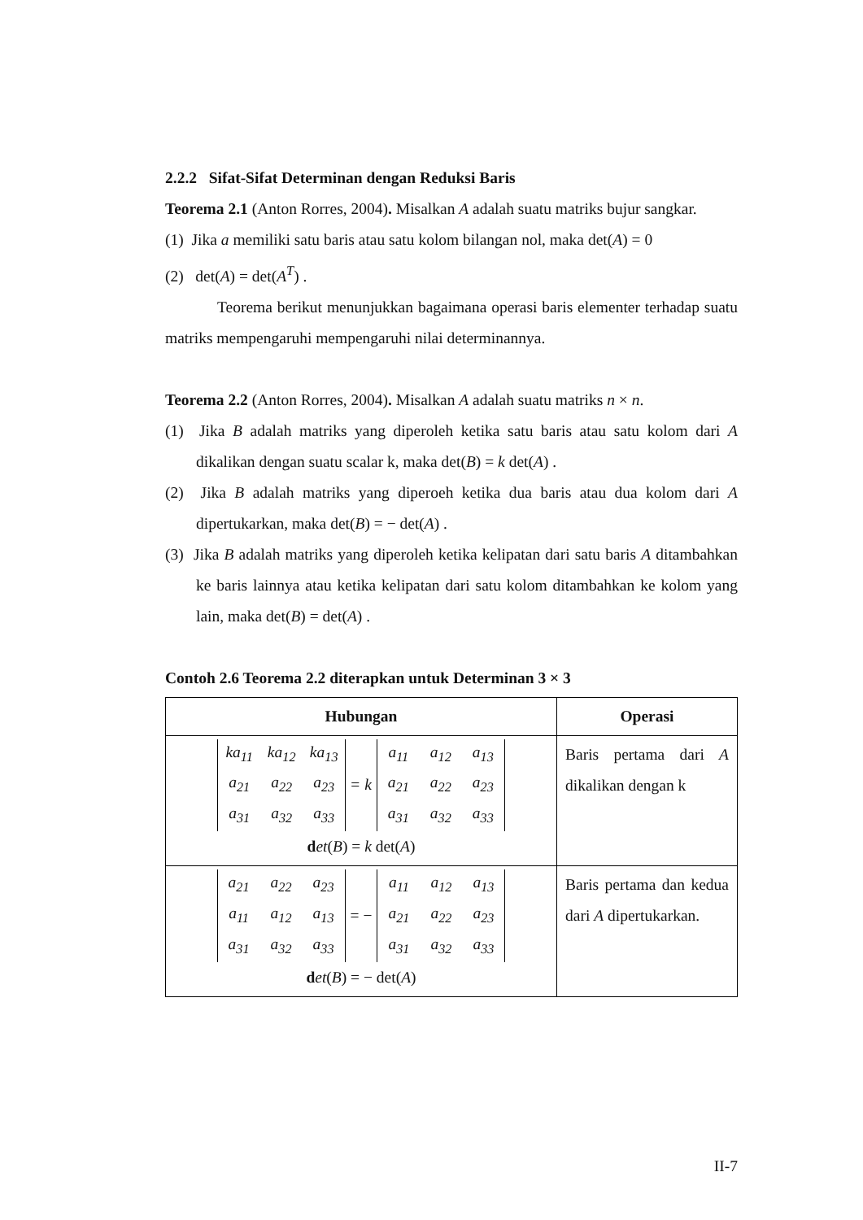2.2.2 Sifat-Sifat Determinan dengan Reduksi Baris
Teorema 2.1 (Anton Rorres, 2004). Misalkan A adalah suatu matriks bujur sangkar.
(1) Jika a memiliki satu baris atau satu kolom bilangan nol, maka det(A) = 0
(2) det(A) = det(A<sup>T</sup>) .
Teorema berikut menunjukkan bagaimana operasi baris elementer terhadap suatu matriks mempengaruhi mempengaruhi nilai determinannya.
Teorema 2.2 (Anton Rorres, 2004). Misalkan A adalah suatu matriks n × n.
(1) Jika B adalah matriks yang diperoleh ketika satu baris atau satu kolom dari A dikalikan dengan suatu scalar k, maka det(B) = k det(A) .
(2) Jika B adalah matriks yang diperoeh ketika dua baris atau dua kolom dari A dipertukarkan, maka det(B) = − det(A) .
(3) Jika B adalah matriks yang diperoleh ketika kelipatan dari satu baris A ditambahkan ke baris lainnya atau ketika kelipatan dari satu kolom ditambahkan ke kolom yang lain, maka det(B) = det(A) .
Contoh 2.6 Teorema 2.2 diterapkan untuk Determinan 3 × 3
| Hubungan | Operasi |
| --- | --- |
| ka<sub>11</sub> ka<sub>12</sub> ka<sub>13</sub> a<sub>21</sub> a<sub>22</sub> a<sub>23</sub> a<sub>31</sub> a<sub>32</sub> a<sub>33</sub> = k a<sub>11</sub> a<sub>12</sub> a<sub>13</sub> a<sub>21</sub> a<sub>22</sub> a<sub>23</sub> a<sub>31</sub> a<sub>32</sub> a<sub>33</sub> d et ( B ) = k det( A ) | Baris pertama dari A dikalikan dengan k |
| a<sub>21</sub> a<sub>22</sub> a<sub>23</sub> a<sub>11</sub> a<sub>12</sub> a<sub>13</sub> a<sub>31</sub> a<sub>32</sub> a<sub>33</sub> = − a<sub>11</sub> a<sub>12</sub> a<sub>13</sub> a<sub>21</sub> a<sub>22</sub> a<sub>23</sub> a<sub>31</sub> a<sub>32</sub> a<sub>33</sub> d et ( B ) = − det( A ) | Baris pertama dan kedua dari A dipertukarkan. |
II-7